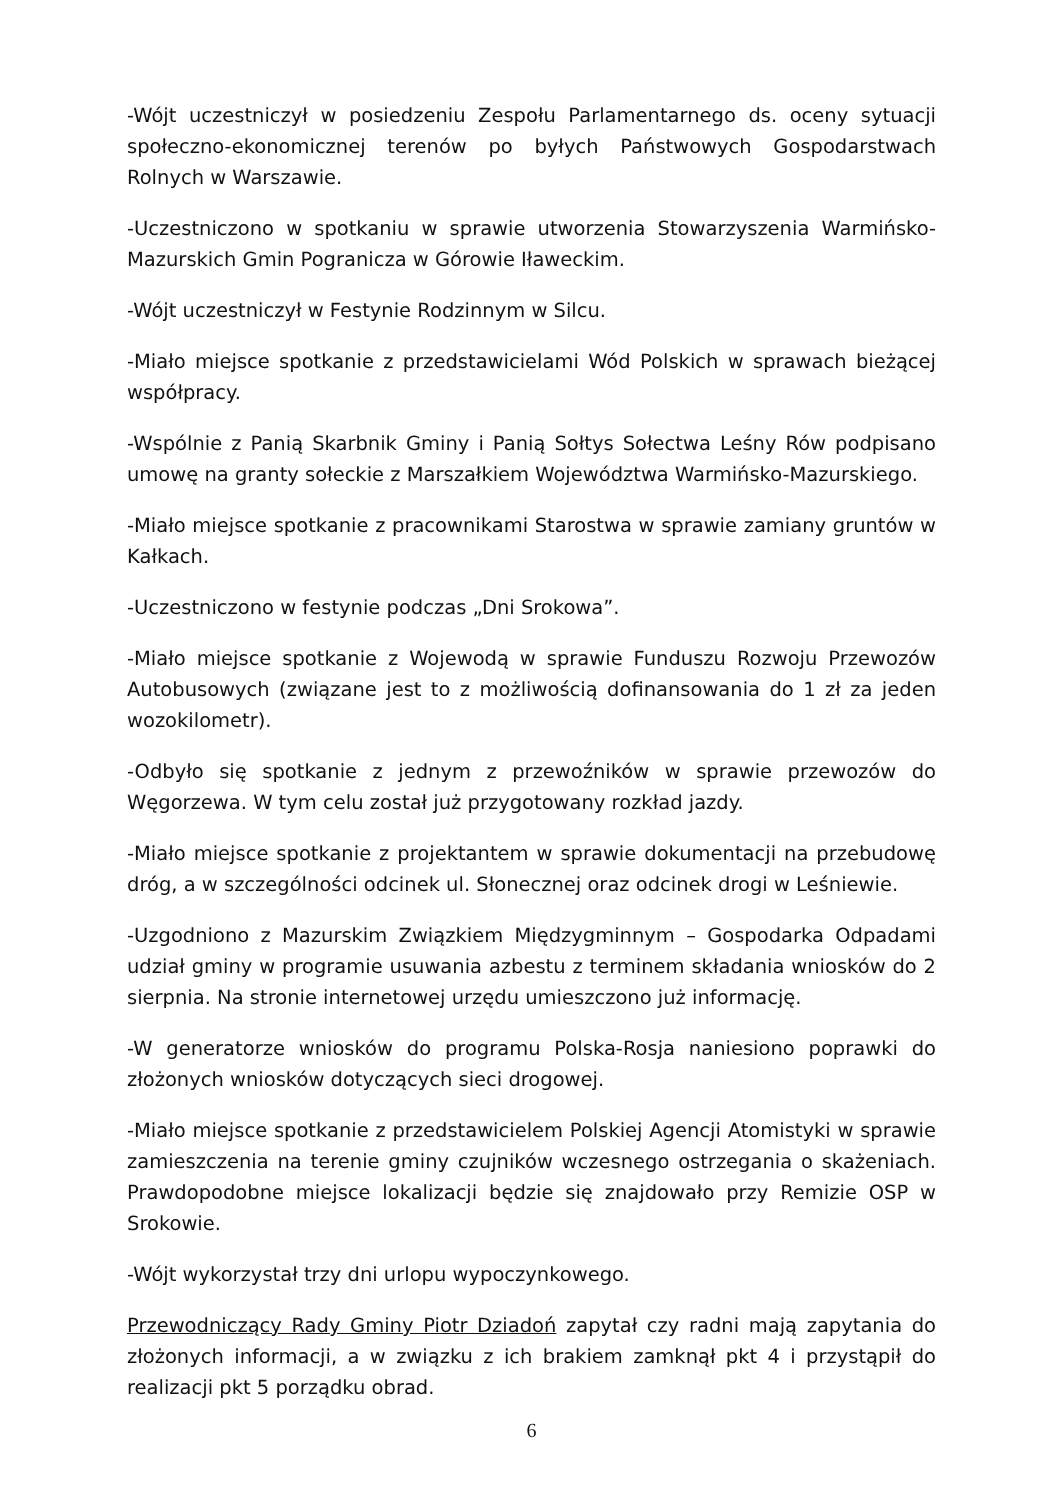-Wójt uczestniczył w posiedzeniu Zespołu Parlamentarnego ds. oceny sytuacji społeczno-ekonomicznej terenów po byłych Państwowych Gospodarstwach Rolnych w Warszawie.
-Uczestniczono w spotkaniu w sprawie utworzenia Stowarzyszenia Warmińsko-Mazurskich Gmin Pogranicza w Górowie Iławeckim.
-Wójt uczestniczył w Festynie Rodzinnym w Silcu.
-Miało miejsce spotkanie z przedstawicielami Wód Polskich w sprawach bieżącej współpracy.
-Wspólnie z Panią Skarbnik Gminy i Panią Sołtys Sołectwa Leśny Rów podpisano umowę na granty sołeckie z Marszałkiem Województwa Warmińsko-Mazurskiego.
-Miało miejsce spotkanie z pracownikami Starostwa w sprawie zamiany gruntów w Kałkach.
-Uczestniczono w festynie podczas „Dni Srokowa”.
-Miało miejsce spotkanie z Wojewodą w sprawie Funduszu Rozwoju Przewozów Autobusowych (związane jest to z możliwością dofinansowania do 1 zł za jeden wozokilometr).
-Odbyło się spotkanie z jednym z przewoźników w sprawie przewozów do Węgorzewa. W tym celu został już przygotowany rozkład jazdy.
-Miało miejsce spotkanie z projektantem w sprawie dokumentacji na przebudowę dróg, a w szczególności odcinek ul. Słonecznej oraz odcinek drogi w Leśniewie.
-Uzgodniono z Mazurskim Związkiem Międzygminnym – Gospodarka Odpadami udział gminy w programie usuwania azbestu z terminem składania wniosków do 2 sierpnia. Na stronie internetowej urzędu umieszczono już informację.
-W generatorze wniosków do programu Polska-Rosja naniesiono poprawki do złożonych wniosków dotyczących sieci drogowej.
-Miało miejsce spotkanie z przedstawicielem Polskiej Agencji Atomistyki w sprawie zamieszczenia na terenie gminy czujników wczesnego ostrzegania o skażeniach. Prawdopodobne miejsce lokalizacji będzie się znajdowało przy Remizie OSP w Srokowie.
-Wójt wykorzystał trzy dni urlopu wypoczynkowego.
Przewodniczący Rady Gminy Piotr Dziadoń zapytał czy radni mają zapytania do złożonych informacji, a w związku z ich brakiem zamknął pkt 4 i przystąpił do realizacji pkt 5 porządku obrad.
6